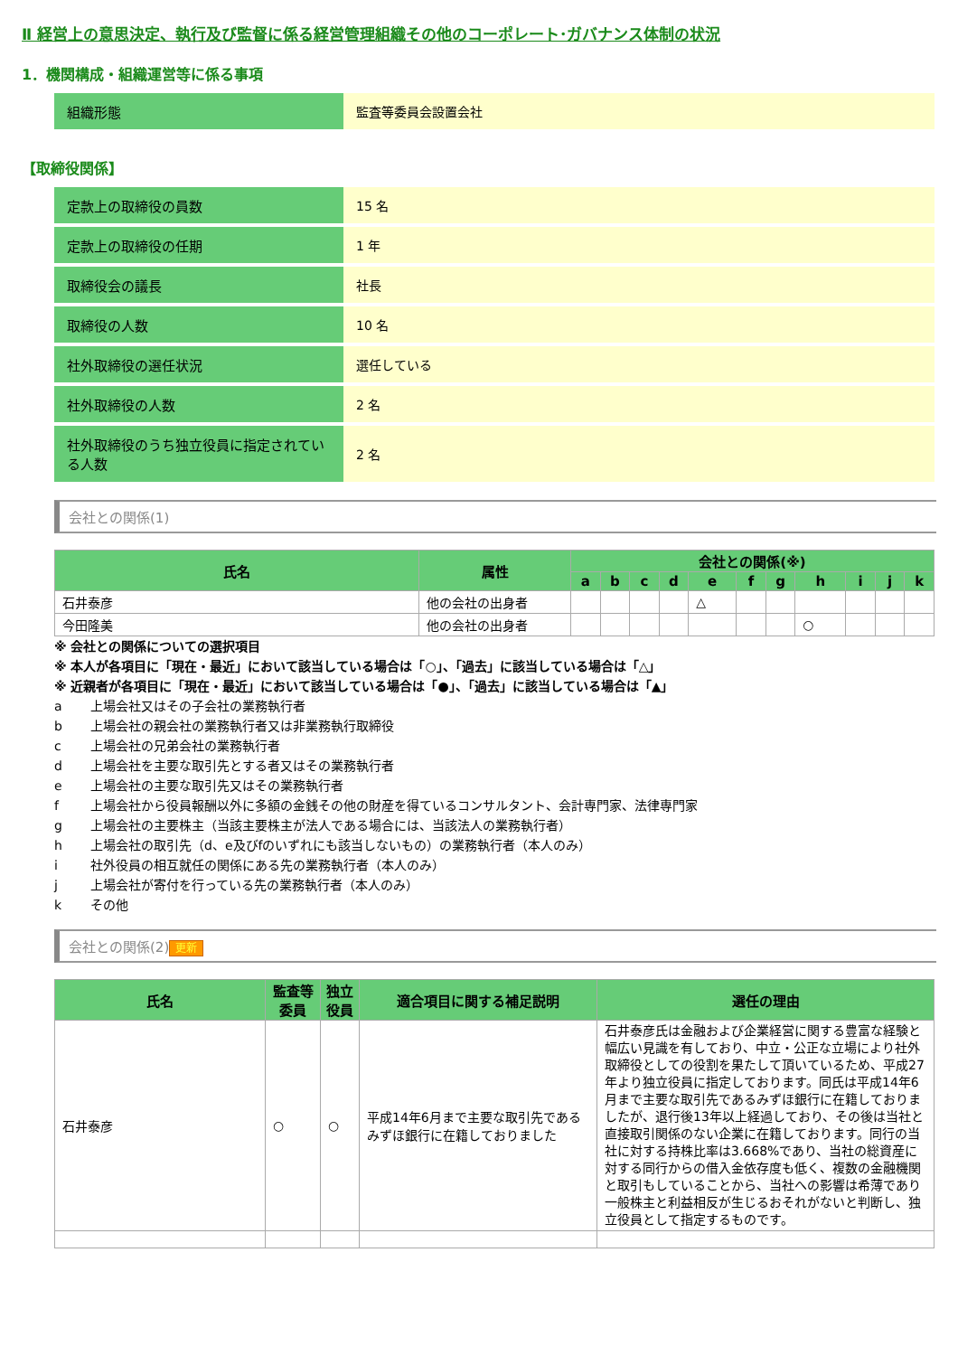Ⅱ 経営上の意思決定、執行及び監督に係る経営管理組織その他のコーポレート･ガバナンス体制の状況
1．機関構成・組織運営等に係る事項
| 組織形態 | 監査等委員会設置会社 |
【取締役関係】
| 定款上の取締役の員数 | 15 名 |
| 定款上の取締役の任期 | 1 年 |
| 取締役会の議長 | 社長 |
| 取締役の人数 | 10 名 |
| 社外取締役の選任状況 | 選任している |
| 社外取締役の人数 | 2 名 |
| 社外取締役のうち独立役員に指定されている人数 | 2 名 |
会社との関係(1)
| 氏名 | 属性 | 会社との関係(※) | | | | | | | | | | |
| --- | --- | --- | --- | --- | --- | --- | --- | --- | --- | --- | --- | --- |
| | | a | b | c | d | e | f | g | h | i | j | k |
| 石井泰彦 | 他の会社の出身者 | | | | | △ | | | | | | |
| 今田隆美 | 他の会社の出身者 | | | | | | | | ○ | | | |
※ 会社との関係についての選択項目
※ 本人が各項目に「現在・最近」において該当している場合は「○」、「過去」に該当している場合は「△」
※ 近親者が各項目に「現在・最近」において該当している場合は「●」、「過去」に該当している場合は「▲」
a 上場会社又はその子会社の業務執行者
b 上場会社の親会社の業務執行者又は非業務執行取締役
c 上場会社の兄弟会社の業務執行者
d 上場会社を主要な取引先とする者又はその業務執行者
e 上場会社の主要な取引先又はその業務執行者
f 上場会社から役員報酬以外に多額の金銭その他の財産を得ているコンサルタント、会計専門家、法律専門家
g 上場会社の主要株主（当該主要株主が法人である場合には、当該法人の業務執行者）
h 上場会社の取引先（d、e及びfのいずれにも該当しないもの）の業務執行者（本人のみ）
i 社外役員の相互就任の関係にある先の業務執行者（本人のみ）
j 上場会社が寄付を行っている先の業務執行者（本人のみ）
k その他
会社との関係(2) 更新
| 氏名 | 監査等委員 | 独立役員 | 適合項目に関する補足説明 | 選任の理由 |
| --- | --- | --- | --- | --- |
| 石井泰彦 | ○ | ○ | 平成14年6月まで主要な取引先であるみずほ銀行に在籍しておりました | 石井泰彦氏は金融および企業経営に関する豊富な経験と幅広い見識を有しており、中立・公正な立場により社外取締役としての役割を果たして頂いているため、平成27年より独立役員に指定しております。同氏は平成14年6月まで主要な取引先であるみずほ銀行に在籍しておりましたが、退行後13年以上経過しており、その後は当社と直接取引関係のない企業に在籍しております。同行の当社に対する持株比率は3.668%であり、当社の総資産に対する同行からの借入金依存度も低く、複数の金融機関と取引もしていることから、当社への影響は希薄であり一般株主と利益相反が生じるおそれがないと判断し、独立役員として指定するものです。 |